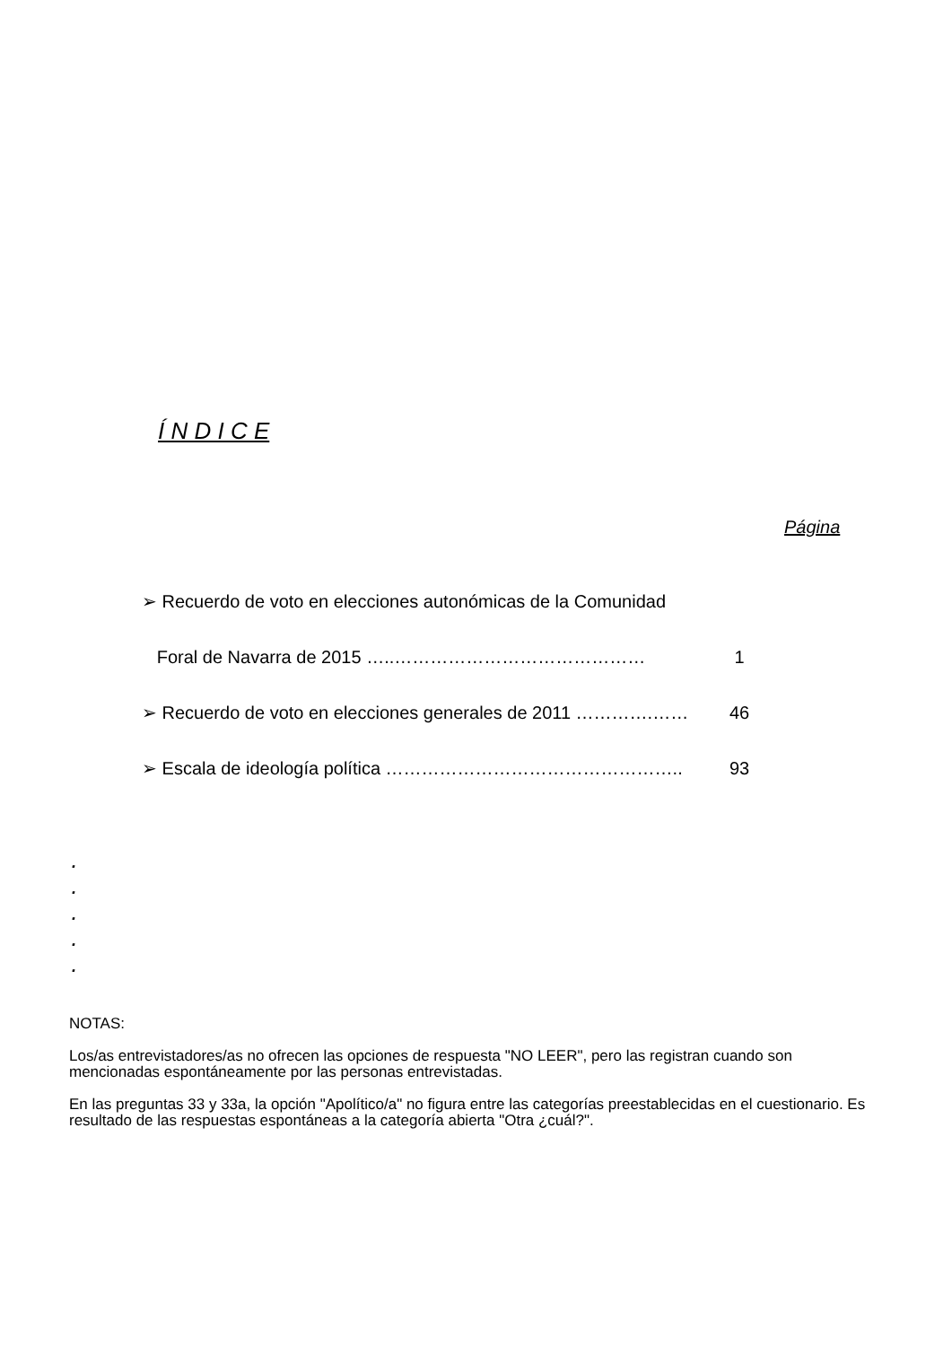Í N D I C E
Página
➢ Recuerdo de voto en elecciones autonómicas de la Comunidad
Foral de Navarra de 2015 …..…………………………………… 1
➢ Recuerdo de voto en elecciones generales de 2011 ………….……
46
➢ Escala de ideología política ………………………………………….. 93
.
.
.
.
.
NOTAS:
Los/as entrevistadores/as no ofrecen las opciones de respuesta "NO LEER", pero las registran cuando son mencionadas espontáneamente por las personas entrevistadas.
En las preguntas 33 y 33a, la opción "Apolítico/a" no figura entre las categorías preestablecidas en el cuestionario. Es resultado de las respuestas espontáneas a la categoría abierta "Otra ¿cuál?".